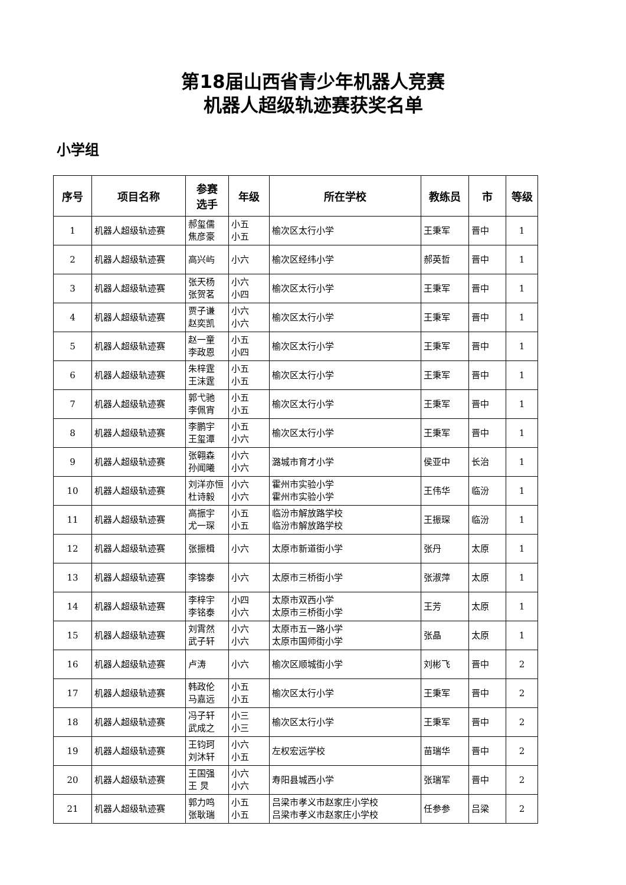第18届山西省青少年机器人竞赛
机器人超级轨迹赛获奖名单
小学组
| 序号 | 项目名称 | 参赛 选手 | 年级 | 所在学校 | 教练员 | 市 | 等级 |
| --- | --- | --- | --- | --- | --- | --- | --- |
| 1 | 机器人超级轨迹赛 | 郝玺儒 焦彦豪 | 小五 小五 | 榆次区太行小学 | 王秉军 | 晋中 | 1 |
| 2 | 机器人超级轨迹赛 | 高兴屿 | 小六 | 榆次区经纬小学 | 郝英哲 | 晋中 | 1 |
| 3 | 机器人超级轨迹赛 | 张天杨 张贺茗 | 小六 小四 | 榆次区太行小学 | 王秉军 | 晋中 | 1 |
| 4 | 机器人超级轨迹赛 | 贾子谦 赵奕凯 | 小六 小六 | 榆次区太行小学 | 王秉军 | 晋中 | 1 |
| 5 | 机器人超级轨迹赛 | 赵一童 李政恩 | 小五 小四 | 榆次区太行小学 | 王秉军 | 晋中 | 1 |
| 6 | 机器人超级轨迹赛 | 朱梓霆 王沫霆 | 小五 小五 | 榆次区太行小学 | 王秉军 | 晋中 | 1 |
| 7 | 机器人超级轨迹赛 | 郭弋驰 李佩宵 | 小五 小五 | 榆次区太行小学 | 王秉军 | 晋中 | 1 |
| 8 | 机器人超级轨迹赛 | 李鹏宇 王玺潭 | 小五 小六 | 榆次区太行小学 | 王秉军 | 晋中 | 1 |
| 9 | 机器人超级轨迹赛 | 张翱森 孙闻曦 | 小六 小六 | 潞城市育才小学 | 侯亚中 | 长治 | 1 |
| 10 | 机器人超级轨迹赛 | 刘洋亦恒 杜诗毅 | 小六 小六 | 霍州市实验小学 霍州市实验小学 | 王伟华 | 临汾 | 1 |
| 11 | 机器人超级轨迹赛 | 高振宇 尤一琛 | 小五 小五 | 临汾市解放路学校 临汾市解放路学校 | 王振琛 | 临汾 | 1 |
| 12 | 机器人超级轨迹赛 | 张振楫 | 小六 | 太原市新道街小学 | 张丹 | 太原 | 1 |
| 13 | 机器人超级轨迹赛 | 李锦泰 | 小六 | 太原市三桥街小学 | 张淑萍 | 太原 | 1 |
| 14 | 机器人超级轨迹赛 | 李梓宇 李铭泰 | 小四 小六 | 太原市双西小学 太原市三桥街小学 | 王芳 | 太原 | 1 |
| 15 | 机器人超级轨迹赛 | 刘霄然 武子轩 | 小六 小六 | 太原市五一路小学 太原市国师街小学 | 张晶 | 太原 | 1 |
| 16 | 机器人超级轨迹赛 | 卢涛 | 小六 | 榆次区顺城街小学 | 刘彬飞 | 晋中 | 2 |
| 17 | 机器人超级轨迹赛 | 韩政伦 马嘉远 | 小五 小五 | 榆次区太行小学 | 王秉军 | 晋中 | 2 |
| 18 | 机器人超级轨迹赛 | 冯子轩 武成之 | 小三 小三 | 榆次区太行小学 | 王秉军 | 晋中 | 2 |
| 19 | 机器人超级轨迹赛 | 王钧珂 刘沐轩 | 小六 小五 | 左权宏远学校 | 苗瑞华 | 晋中 | 2 |
| 20 | 机器人超级轨迹赛 | 王国强 王 炅 | 小六 小六 | 寿阳县城西小学 | 张瑞军 | 晋中 | 2 |
| 21 | 机器人超级轨迹赛 | 郭力鸣 张耿瑞 | 小五 小五 | 吕梁市孝义市赵家庄小学校 吕梁市孝义市赵家庄小学校 | 任参参 | 吕梁 | 2 |